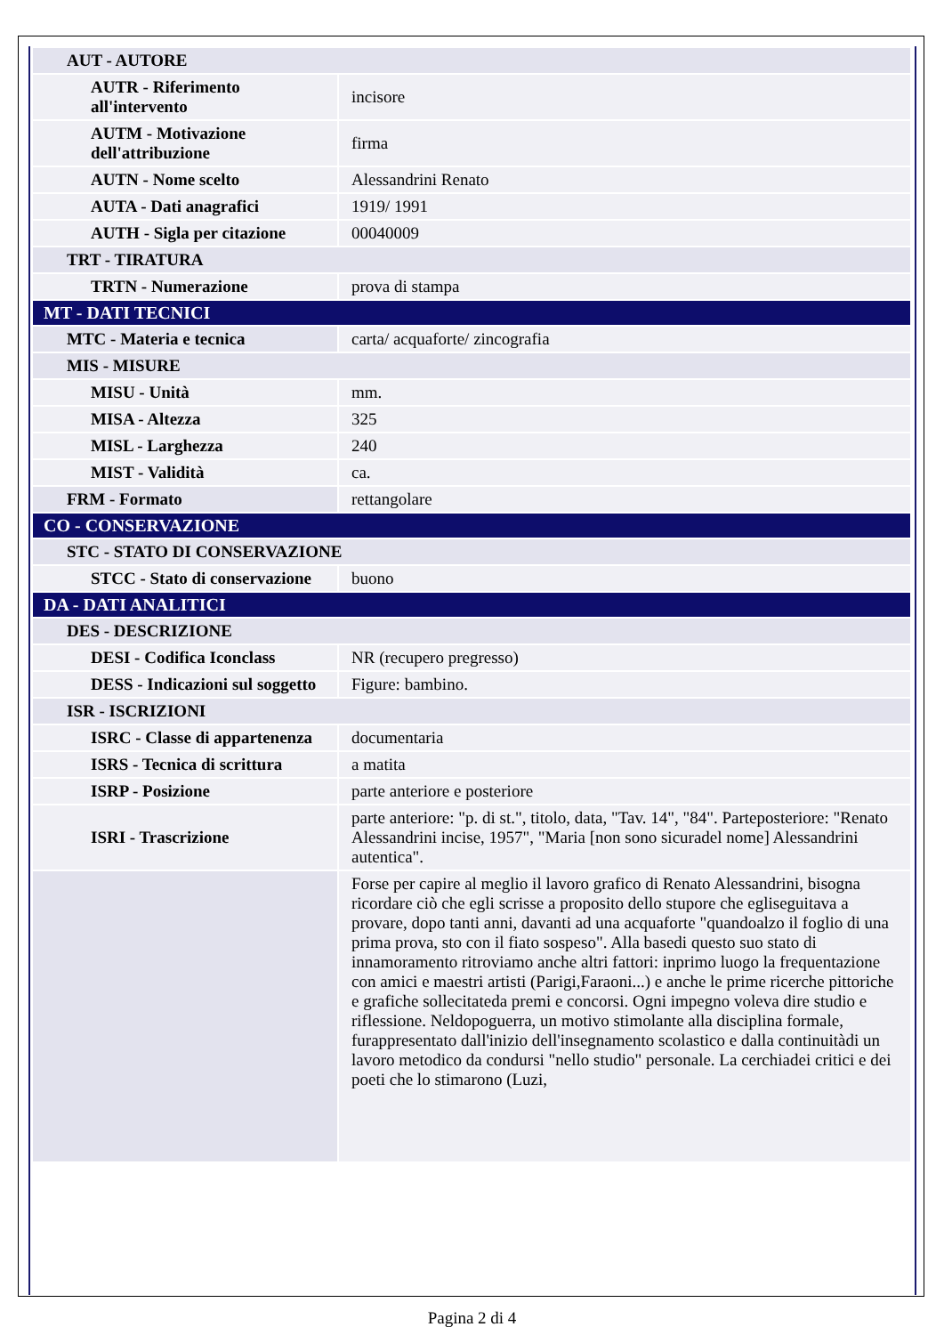| AUT - AUTORE | |
| AUTR - Riferimento all'intervento | incisore |
| AUTM - Motivazione dell'attribuzione | firma |
| AUTN - Nome scelto | Alessandrini Renato |
| AUTA - Dati anagrafici | 1919/ 1991 |
| AUTH - Sigla per citazione | 00040009 |
| TRT - TIRATURA | |
| TRTN - Numerazione | prova di stampa |
| MT - DATI TECNICI | |
| MTC - Materia e tecnica | carta/ acquaforte/ zincografia |
| MIS - MISURE | |
| MISU - Unità | mm. |
| MISA - Altezza | 325 |
| MISL - Larghezza | 240 |
| MIST - Validità | ca. |
| FRM - Formato | rettangolare |
| CO - CONSERVAZIONE | |
| STC - STATO DI CONSERVAZIONE | |
| STCC - Stato di conservazione | buono |
| DA - DATI ANALITICI | |
| DES - DESCRIZIONE | |
| DESI - Codifica Iconclass | NR (recupero pregresso) |
| DESS - Indicazioni sul soggetto | Figure: bambino. |
| ISR - ISCRIZIONI | |
| ISRC - Classe di appartenenza | documentaria |
| ISRS - Tecnica di scrittura | a matita |
| ISRP - Posizione | parte anteriore e posteriore |
| ISRI - Trascrizione | parte anteriore: "p. di st.", titolo, data, "Tav. 14", "84". Parteposteriore: "Renato Alessandrini incise, 1957", "Maria [non sono sicuradel nome] Alessandrini autentica". |
| | Forse per capire al meglio il lavoro grafico di Renato Alessandrini, bisogna ricordare ciò che egli scrisse a proposito dello stupore che egliseguitava a provare, dopo tanti anni, davanti ad una acquaforte "quandoalzo il foglio di una prima prova, sto con il fiato sospeso". Alla basedi questo suo stato di innamoramento ritroviamo anche altri fattori: inprimo luogo la frequentazione con amici e maestri artisti (Parigi,Faraoni...) e anche le prime ricerche pittoriche e grafiche sollecitateda premi e concorsi. Ogni impegno voleva dire studio e riflessione. Neldopoguerra, un motivo stimolante alla disciplina formale, furappresentato dall'inizio dell'insegnamento scolastico e dalla continuitàdi un lavoro metodico da condursi "nello studio" personale. La cerchiadei critici e dei poeti che lo stimarono (Luzi, |
Pagina 2 di 4